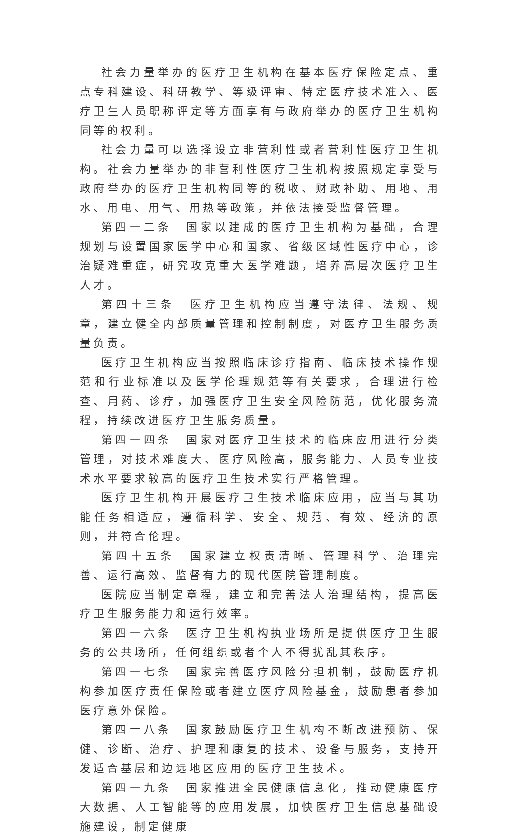社会力量举办的医疗卫生机构在基本医疗保险定点、重点专科建设、科研教学、等级评审、特定医疗技术准入、医疗卫生人员职称评定等方面享有与政府举办的医疗卫生机构同等的权利。
社会力量可以选择设立非营利性或者营利性医疗卫生机构。社会力量举办的非营利性医疗卫生机构按照规定享受与政府举办的医疗卫生机构同等的税收、财政补助、用地、用水、用电、用气、用热等政策，并依法接受监督管理。
第四十二条　国家以建成的医疗卫生机构为基础，合理规划与设置国家医学中心和国家、省级区域性医疗中心，诊治疑难重症，研究攻克重大医学难题，培养高层次医疗卫生人才。
第四十三条　医疗卫生机构应当遵守法律、法规、规章，建立健全内部质量管理和控制制度，对医疗卫生服务质量负责。
医疗卫生机构应当按照临床诊疗指南、临床技术操作规范和行业标准以及医学伦理规范等有关要求，合理进行检查、用药、诊疗，加强医疗卫生安全风险防范，优化服务流程，持续改进医疗卫生服务质量。
第四十四条　国家对医疗卫生技术的临床应用进行分类管理，对技术难度大、医疗风险高，服务能力、人员专业技术水平要求较高的医疗卫生技术实行严格管理。
医疗卫生机构开展医疗卫生技术临床应用，应当与其功能任务相适应，遵循科学、安全、规范、有效、经济的原则，并符合伦理。
第四十五条　国家建立权责清晰、管理科学、治理完善、运行高效、监督有力的现代医院管理制度。
医院应当制定章程，建立和完善法人治理结构，提高医疗卫生服务能力和运行效率。
第四十六条　医疗卫生机构执业场所是提供医疗卫生服务的公共场所，任何组织或者个人不得扰乱其秩序。
第四十七条　国家完善医疗风险分担机制，鼓励医疗机构参加医疗责任保险或者建立医疗风险基金，鼓励患者参加医疗意外保险。
第四十八条　国家鼓励医疗卫生机构不断改进预防、保健、诊断、治疗、护理和康复的技术、设备与服务，支持开发适合基层和边远地区应用的医疗卫生技术。
第四十九条　国家推进全民健康信息化，推动健康医疗大数据、人工智能等的应用发展，加快医疗卫生信息基础设施建设，制定健康